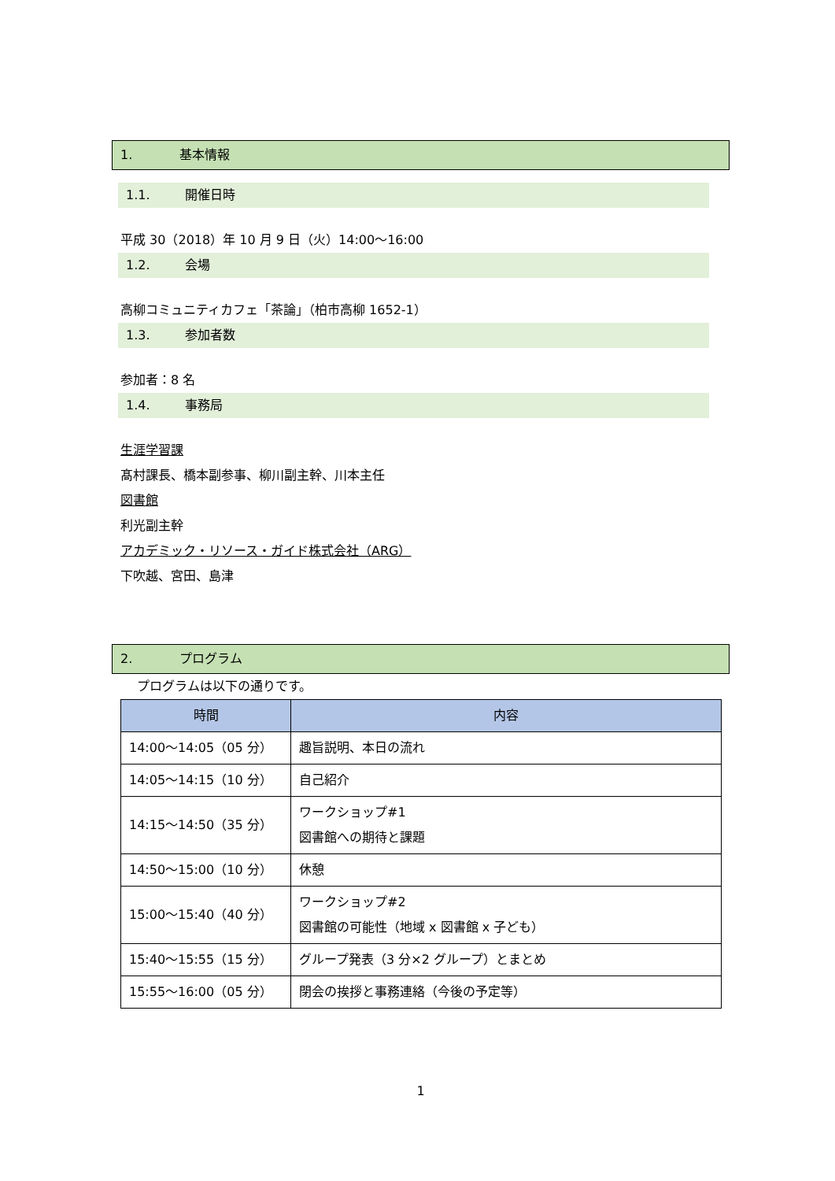1. 基本情報
1.1. 開催日時
平成 30（2018）年 10 月 9 日（火）14:00～16:00
1.2. 会場
高柳コミュニティカフェ「茶論」（柏市高柳 1652-1）
1.3. 参加者数
参加者：8 名
1.4. 事務局
生涯学習課
髙村課長、橋本副参事、柳川副主幹、川本主任
図書館
利光副主幹
アカデミック・リソース・ガイド株式会社（ARG）
下吹越、宮田、島津
2. プログラム
プログラムは以下の通りです。
| 時間 | 内容 |
| --- | --- |
| 14:00～14:05（05 分） | 趣旨説明、本日の流れ |
| 14:05～14:15（10 分） | 自己紹介 |
| 14:15～14:50（35 分） | ワークショップ#1 図書館への期待と課題 |
| 14:50～15:00（10 分） | 休憩 |
| 15:00～15:40（40 分） | ワークショップ#2 図書館の可能性（地域 x 図書館 x 子ども） |
| 15:40～15:55（15 分） | グループ発表（3 分×2 グループ）とまとめ |
| 15:55～16:00（05 分） | 閉会の挨拶と事務連絡（今後の予定等） |
1